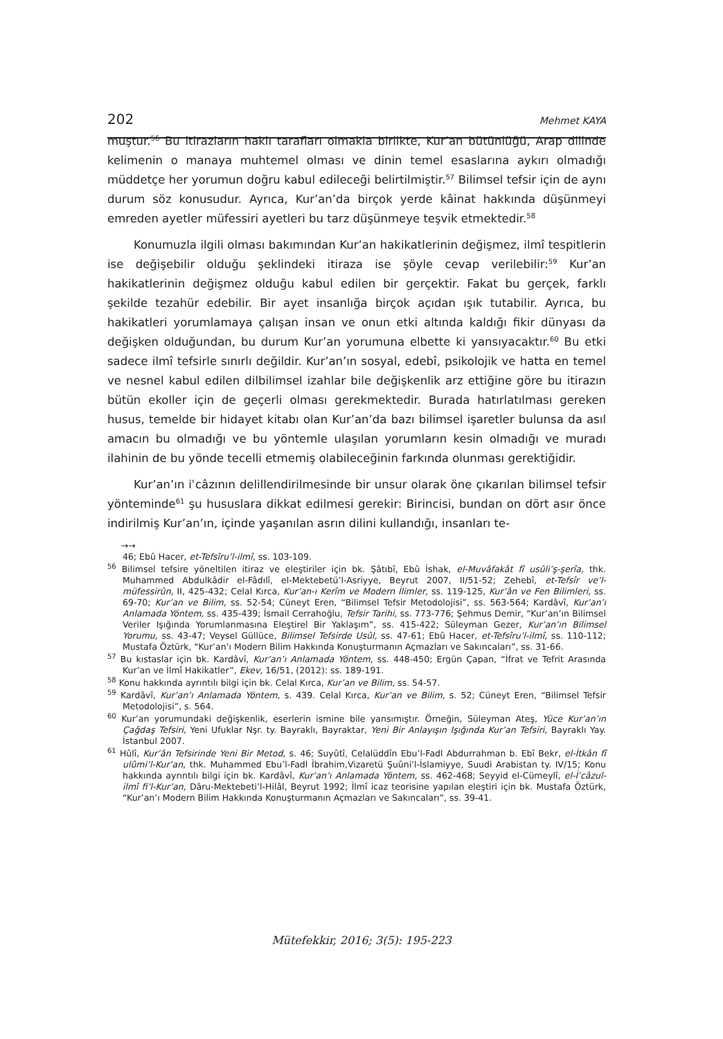202 Mehmet KAYA
muştur.<sup>56</sup> Bu itirazların haklı tarafları olmakla birlikte, Kur’an bütünlüğü, Arap dilinde kelimenin o manaya muhtemel olması ve dinin temel esaslarına aykırı olmadığı müddetçe her yorumun doğru kabul edileceği belirtilmiştir.<sup>57</sup> Bilimsel tefsir için de aynı durum söz konusudur. Ayrıca, Kur’an’da birçok yerde kâinat hakkında düşünmeyi emreden ayetler müfessiri ayetleri bu tarz düşünmeye teşvik etmektedir.<sup>58</sup>
Konumuzla ilgili olması bakımından Kur’an hakikatlerinin değişmez, ilmî tespitlerin ise değişebilir olduğu şeklindeki itiraza ise şöyle cevap verilebilir:<sup>59</sup> Kur’an hakikatlerinin değişmez olduğu kabul edilen bir gerçektir. Fakat bu gerçek, farklı şekilde tezahür edebilir. Bir ayet insanlığa birçok açıdan ışık tutabilir. Ayrıca, bu hakikatleri yorumlamaya çalışan insan ve onun etki altında kaldığı fikir dünyası da değişken olduğundan, bu durum Kur’an yorumuna elbette ki yansıyacaktır.<sup>60</sup> Bu etki sadece ilmî tefsirle sınırlı değildir. Kur’an’ın sosyal, edebî, psikolojik ve hatta en temel ve nesnel kabul edilen dilbilimsel izahlar bile değişkenlik arz ettiğine göre bu itirazın bütün ekoller için de geçerli olması gerekmektedir. Burada hatırlatılması gereken husus, temelde bir hidayet kitabı olan Kur’an’da bazı bilimsel işaretler bulunsa da asıl amacın bu olmadığı ve bu yöntemle ulaşılan yorumların kesin olmadığı ve muradı ilahinin de bu yönde tecelli etmemiş olabileceğinin farkında olunması gerektiğidir.
Kur’an’ın iʿcâzının delillendirilmesinde bir unsur olarak öne çıkarılan bilimsel tefsir yönteminde<sup>61</sup> şu hususlara dikkat edilmesi gerekir: Birincisi, bundan on dört asır önce indirilmiş Kur’an’ın, içinde yaşanılan asrın dilini kullandığı, insanları te-
→→
46; Ebû Hacer, et-Tefsîru’l-ilmî, ss. 103-109.
<sup>56</sup> Bilimsel tefsire yöneltilen itiraz ve eleştiriler için bk. Şâtıbî, Ebû İshak, el-Muvâfakât fî usûli’ş-şerîa, thk. Muhammed Abdulkâdir el-Fâdılî, el-Mektebetü’l-Asriyye, Beyrut 2007, II/51-52; Zehebî, et-Tefsîr ve’l-müfessirûn, II, 425-432; Celal Kırca, Kur’an-ı Kerîm ve Modern İlimler, ss. 119-125, Kur’ân ve Fen Bilimleri, ss. 69-70; Kur’an ve Bilim, ss. 52-54; Cüneyt Eren, “Bilimsel Tefsir Metodolojisi”, ss. 563-564; Kardâvî, Kur’an’ı Anlamada Yöntem, ss. 435-439; İsmail Cerrahoğlu, Tefsir Tarihi, ss. 773-776; Şehmus Demir, “Kur’an’ın Bilimsel Veriler Işığında Yorumlanmasına Eleştirel Bir Yaklaşım”, ss. 415-422; Süleyman Gezer, Kur’an’ın Bilimsel Yorumu, ss. 43-47; Veysel Güllüce, Bilimsel Tefsirde Usûl, ss. 47-61; Ebû Hacer, et-Tefsîru’l-ilmî, ss. 110-112; Mustafa Öztürk, “Kur’an’ı Modern Bilim Hakkında Konuşturmanın Açmazları ve Sakıncaları”, ss. 31-66.
<sup>57</sup> Bu kıstaslar için bk. Kardâvî, Kur’an’ı Anlamada Yöntem, ss. 448-450; Ergün Çapan, “İfrat ve Tefrit Arasında Kur’an ve İlmî Hakikatler”, Ekev, 16/51, (2012): ss. 189-191.
<sup>58</sup> Konu hakkında ayrıntılı bilgi için bk. Celal Kırca, Kur’an ve Bilim, ss. 54-57.
<sup>59</sup> Kardâvî, Kur’an’ı Anlamada Yöntem, s. 439. Celal Kırca, Kur’an ve Bilim, s. 52; Cüneyt Eren, “Bilimsel Tefsir Metodolojisi”, s. 564.
<sup>60</sup> Kur’an yorumundaki değişkenlik, eserlerin ismine bile yansımıştır. Örneğin, Süleyman Ateş, Yüce Kur’an’ın Çağdaş Tefsiri, Yeni Ufuklar Nşr. ty. Bayraklı, Bayraktar, Yeni Bir Anlayışın Işığında Kur’an Tefsiri, Bayraklı Yay. İstanbul 2007.
<sup>61</sup> Hûlî, Kur’ân Tefsirinde Yeni Bir Metod, s. 46; Suyûtî, Celalüddîn Ebu’l-Fadl Abdurrahman b. Ebî Bekr, el-İtkân fî ulûmi’l-Kur’an, thk. Muhammed Ebu’l-Fadl İbrahim,Vizaretü Şuûni’l-İslamiyye, Suudi Arabistan ty. IV/15; Konu hakkında ayrıntılı bilgi için bk. Kardâvî, Kur’an’ı Anlamada Yöntem, ss. 462-468; Seyyid el-Cümeylî, el-İʿcâzul-ilmî fi’l-Kur’an, Dâru-Mektebeti’l-Hilâl, Beyrut 1992; İlmî icaz teorisine yapılan eleştiri için bk. Mustafa Öztürk, “Kur’an’ı Modern Bilim Hakkında Konuşturmanın Açmazları ve Sakıncaları”, ss. 39-41.
Mütefekkir, 2016; 3(5): 195-223